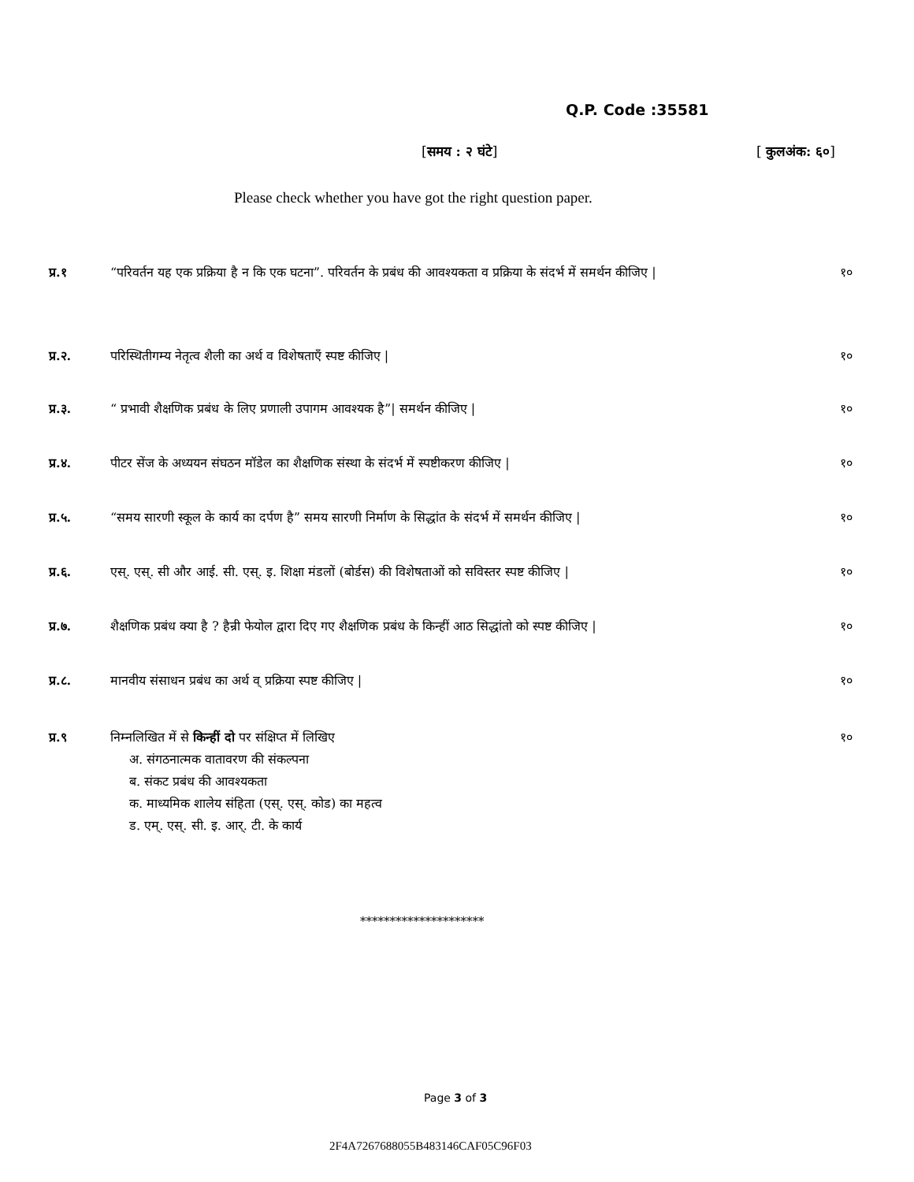Q.P. Code :35581
[समय : २ घंटे] [ कुलअंक: ६०]
Please check whether you have got the right question paper.
प्र.१ “परिवर्तन यह एक प्रक्रिया है न कि एक घटना”. परिवर्तन के प्रबंध की आवश्यकता व प्रक्रिया के संदर्भ में समर्थन कीजिए |
१०
प्र.२. परिस्थितीगम्य नेतृत्व शैली का अर्थ व विशेषताएँ स्पष्ट कीजिए |
१०
प्र.३. “ प्रभावी शैक्षणिक प्रबंध के लिए प्रणाली उपागम आवश्यक है”| समर्थन कीजिए |
१०
प्र.४. पीटर सेंज के अध्ययन संघठन मॉडेल का शैक्षणिक संस्था के संदर्भ में स्पष्टीकरण कीजिए |
१०
प्र.५. “समय सारणी स्कूल के कार्य का दर्पण है” समय सारणी निर्माण के सिद्धांत के संदर्भ में समर्थन कीजिए |
१०
प्र.६. एस्. एस्. सी और आई. सी. एस्. इ. शिक्षा मंडलों (बोर्डस) की विशेषताओं को सविस्तर स्पष्ट कीजिए |
१०
प्र.७. शैक्षणिक प्रबंध क्या है ? हैन्री फेयोल द्वारा दिए गए शैक्षणिक प्रबंध के किन्हीं आठ सिद्धांतो को स्पष्ट कीजिए |
१०
प्र.८. मानवीय संसाधन प्रबंध का अर्थ व् प्रक्रिया स्पष्ट कीजिए |
१०
प्र.९ निम्नलिखित में से किन्हीं दो पर संक्षिप्त में लिखिए
अ. संगठनात्मक वातावरण की संकल्पना
ब. संकट प्रबंध की आवश्यकता
क. माध्यमिक शालेय संहिता (एस्. एस्. कोड) का महत्व
ड. एम्. एस्. सी. इ. आर्. टी. के कार्य
१०
*********************
Page 3 of 3
2F4A7267688055B483146CAF05C96F03